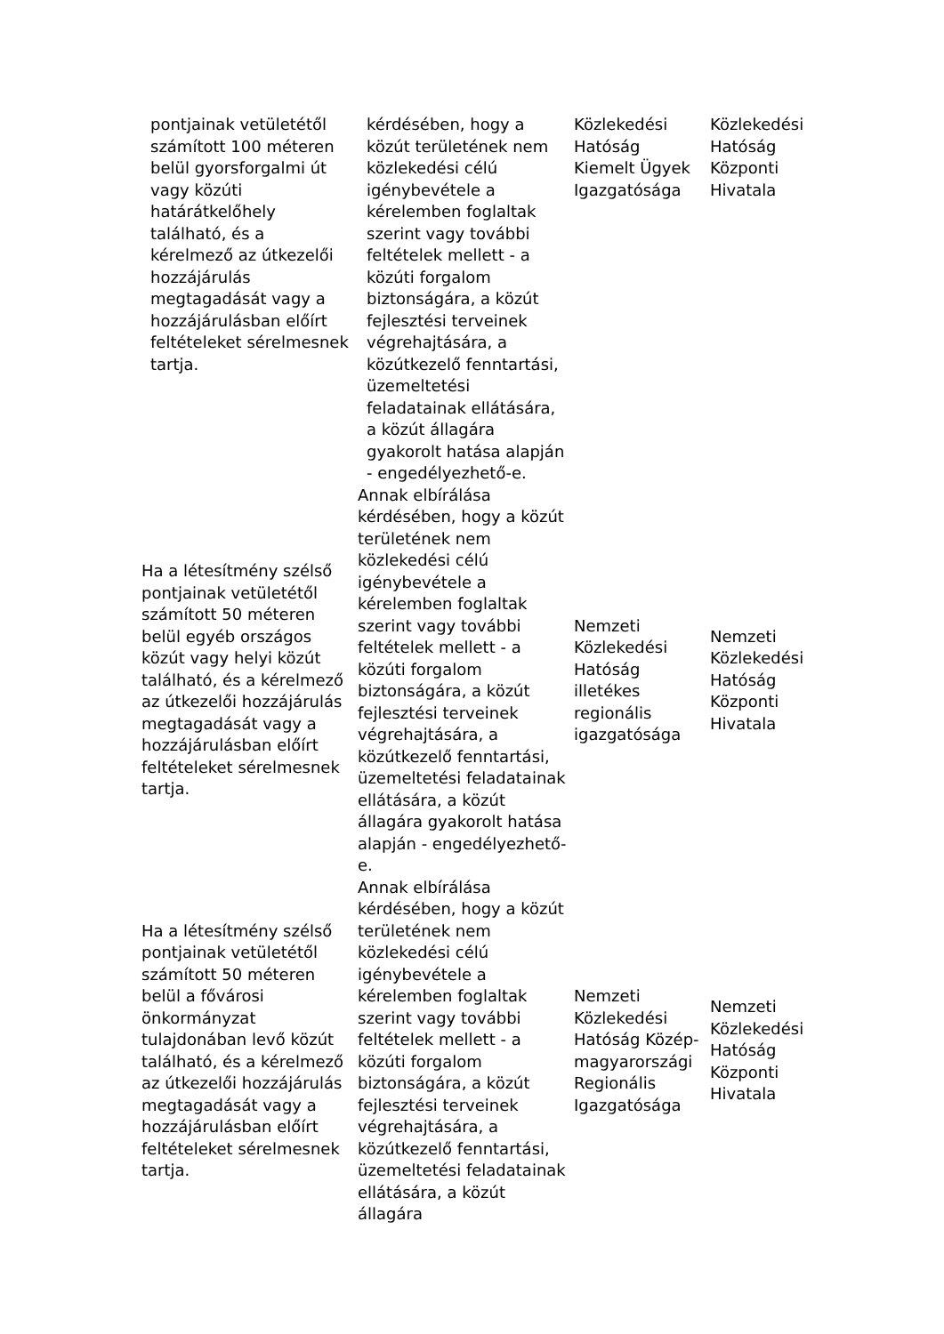| pontjainak vetületétől számított 100 méteren belül gyorsforgalmi út vagy közúti határátkelőhely található, és a kérelmező az útkezelői hozzájárulás megtagadását vagy a hozzájárulásban előírt feltételeket sérelmesnek tartja. | kérdésében, hogy a közút területének nem közlekedési célú igénybevétele a kérelemben foglaltak szerint vagy további feltételek mellett - a közúti forgalom biztonságára, a közút fejlesztési terveinek végrehajtására, a közútkezelő fenntartási, üzemeltetési feladatainak ellátására, a közút állagára gyakorolt hatása alapján - engedélyezhető-e. | Közlekedési Hatóság Kiemelt Ügyek Igazgatósága | Közlekedési Hatóság Központi Hivatala |
| Ha a létesítmény szélső pontjainak vetületétől számított 50 méteren belül egyéb országos közút vagy helyi közút található, és a kérelmező az útkezelői hozzájárulás megtagadását vagy a hozzájárulásban előírt feltételeket sérelmesnek tartja. | Annak elbírálása kérdésében, hogy a közút területének nem közlekedési célú igénybevétele a kérelemben foglaltak szerint vagy további feltételek mellett - a közúti forgalom biztonságára, a közút fejlesztési terveinek végrehajtására, a közútkezelő fenntartási, üzemeltetési feladatainak ellátására, a közút állagára gyakorolt hatása alapján - engedélyezhető-e. | Nemzeti Közlekedési Hatóság illetékes regionális igazgatósága | Nemzeti Közlekedési Hatóság Központi Hivatala |
| Ha a létesítmény szélső pontjainak vetületétől számított 50 méteren belül a fővárosi önkormányzat tulajdonában levő közút található, és a kérelmező az útkezelői hozzájárulás megtagadását vagy a hozzájárulásban előírt feltételeket sérelmesnek tartja. | Annak elbírálása kérdésében, hogy a közút területének nem közlekedési célú igénybevétele a kérelemben foglaltak szerint vagy további feltételek mellett - a közúti forgalom biztonságára, a közút fejlesztési terveinek végrehajtására, a közútkezelő fenntartási, üzemeltetési feladatainak ellátására, a közút állagára | Nemzeti Közlekedési Hatóság Közép-magyarországi Regionális Igazgatósága | Nemzeti Közlekedési Hatóság Központi Hivatala |